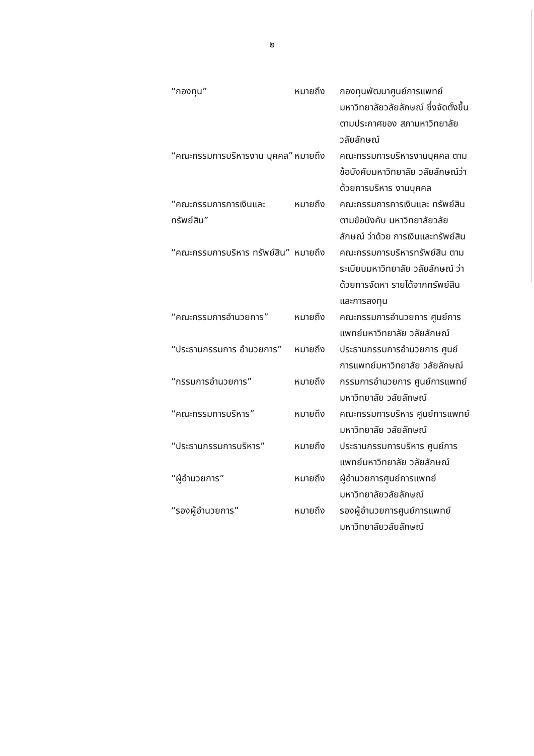๒
| “กองทุน” | หมายถึง | กองทุนพัฒนาศูนย์การแพทย์ มหาวิทยาลัยวลัยลักษณ์ ซึ่งจัดตั้งขึ้นตามประกาศของ สภามหาวิทยาลัยวลัยลักษณ์ |
| “คณะกรรมการบริหารงาน บุคคล” | หมายถึง | คณะกรรมการบริหารงานบุคคล ตามข้อบังคับมหาวิทยาลัย วลัยลักษณ์ว่าด้วยการบริหาร งานบุคคล |
| “คณะกรรมการการเงินและ ทรัพย์สิน” | หมายถึง | คณะกรรมการการเงินและ ทรัพย์สินตามข้อบังคับ มหาวิทยาลัยวลัยลักษณ์ ว่าด้วย การเงินและทรัพย์สิน |
| “คณะกรรมการบริหาร ทรัพย์สิน” | หมายถึง | คณะกรรมการบริหารทรัพย์สิน ตามระเบียบมหาวิทยาลัย วลัยลักษณ์ ว่าด้วยการจัดหา รายได้จากทรัพย์สินและการลงทุน |
| “คณะกรรมการอำนวยการ” | หมายถึง | คณะกรรมการอำนวยการ ศูนย์การแพทย์มหาวิทยาลัย วลัยลักษณ์ |
| “ประธานกรรมการ อำนวยการ” | หมายถึง | ประธานกรรมการอำนวยการ ศูนย์การแพทย์มหาวิทยาลัย วลัยลักษณ์ |
| “กรรมการอำนวยการ” | หมายถึง | กรรมการอำนวยการ ศูนย์การแพทย์มหาวิทยาลัย วลัยลักษณ์ |
| “คณะกรรมการบริหาร” | หมายถึง | คณะกรรมการบริหาร ศูนย์การแพทย์มหาวิทยาลัย วลัยลักษณ์ |
| “ประธานกรรมการบริหาร” | หมายถึง | ประธานกรรมการบริหาร ศูนย์การแพทย์มหาวิทยาลัย วลัยลักษณ์ |
| “ผู้อำนวยการ” | หมายถึง | ผู้อำนวยการศูนย์การแพทย์ มหาวิทยาลัยวลัยลักษณ์ |
| “รองผู้อำนวยการ” | หมายถึง | รองผู้อำนวยการศูนย์การแพทย์ มหาวิทยาลัยวลัยลักษณ์ |